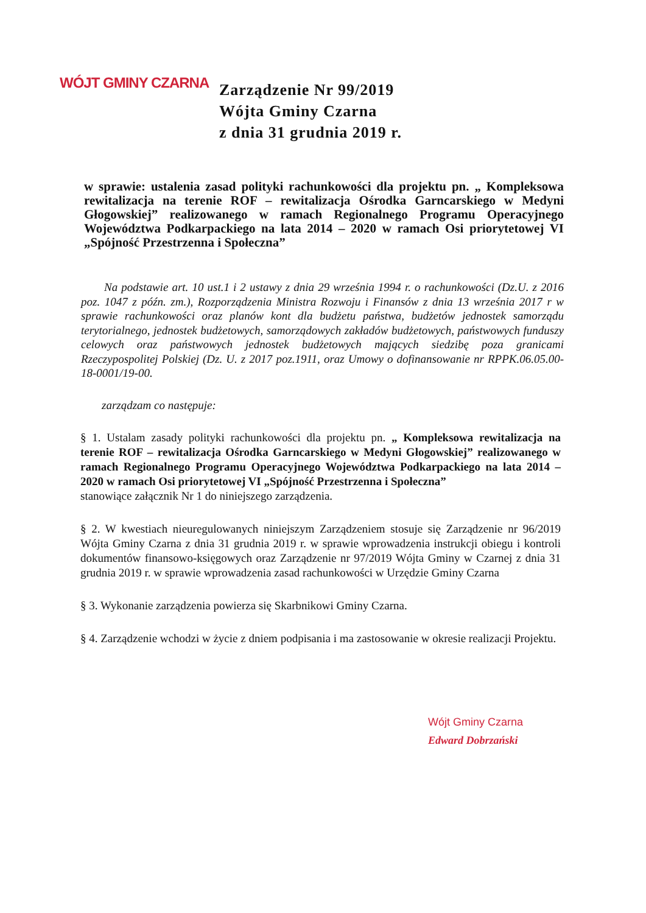WÓJT GMINY CZARNA
Zarządzenie Nr 99/2019
Wójta Gminy Czarna
z dnia 31 grudnia 2019 r.
w sprawie: ustalenia zasad polityki rachunkowości dla projektu pn. „ Kompleksowa rewitalizacja na terenie ROF – rewitalizacja Ośrodka Garncarskiego w Medyni Głogowskiej” realizowanego w ramach Regionalnego Programu Operacyjnego Województwa Podkarpackiego na lata 2014 – 2020 w ramach Osi priorytetowej VI „Spójność Przestrzenna i Społeczna”
Na podstawie art. 10 ust.1 i 2 ustawy z dnia 29 września 1994 r. o rachunkowości (Dz.U. z 2016 poz. 1047 z późn. zm.), Rozporządzenia Ministra Rozwoju i Finansów z dnia 13 września 2017 r w sprawie rachunkowości oraz planów kont dla budżetu państwa, budżetów jednostek samorządu terytorialnego, jednostek budżetowych, samorządowych zakładów budżetowych, państwowych funduszy celowych oraz państwowych jednostek budżetowych mających siedzibę poza granicami Rzeczypospolitej Polskiej (Dz. U. z 2017 poz.1911, oraz Umowy o dofinansowanie nr RPPK.06.05.00-18-0001/19-00.
zarządzam co następuje:
§ 1. Ustalam zasady polityki rachunkowości dla projektu pn. „ Kompleksowa rewitalizacja na terenie ROF – rewitalizacja Ośrodka Garncarskiego w Medyni Głogowskiej” realizowanego w ramach Regionalnego Programu Operacyjnego Województwa Podkarpackiego na lata 2014 – 2020 w ramach Osi priorytetowej VI „Spójność Przestrzenna i Społeczna”
stanowiące załącznik Nr 1 do niniejszego zarządzenia.
§ 2. W kwestiach nieuregulowanych niniejszym Zarządzeniem stosuje się Zarządzenie nr 96/2019 Wójta Gminy Czarna z dnia 31 grudnia 2019 r. w sprawie wprowadzenia instrukcji obiegu i kontroli dokumentów finansowo-księgowych oraz Zarządzenie nr 97/2019 Wójta Gminy w Czarnej z dnia 31 grudnia 2019 r. w sprawie wprowadzenia zasad rachunkowości w Urzędzie Gminy Czarna
§ 3. Wykonanie zarządzenia powierza się Skarbnikowi Gminy Czarna.
§ 4. Zarządzenie wchodzi w życie z dniem podpisania i ma zastosowanie w okresie realizacji Projektu.
Wójt Gminy Czarna
Edward Dobrzański